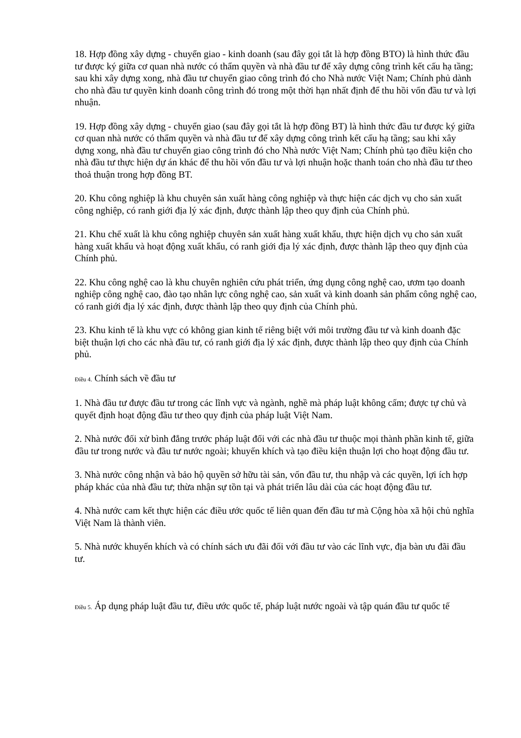18. Hợp đồng xây dựng - chuyển giao - kinh doanh (sau đây gọi tắt là hợp đồng BTO) là hình thức đầu tư được ký giữa cơ quan nhà nước có thẩm quyền và nhà đầu tư để xây dựng công trình kết cấu hạ tầng; sau khi xây dựng xong, nhà đầu tư chuyển giao công trình đó cho Nhà nước Việt Nam; Chính phủ dành cho nhà đầu tư quyền kinh doanh công trình đó trong một thời hạn nhất định để thu hồi vốn đầu tư và lợi nhuận.
19. Hợp đồng xây dựng - chuyển giao (sau đây gọi tắt là hợp đồng BT) là hình thức đầu tư được ký giữa cơ quan nhà nước có thẩm quyền và nhà đầu tư để xây dựng công trình kết cấu hạ tầng; sau khi xây dựng xong, nhà đầu tư chuyển giao công trình đó cho Nhà nước Việt Nam; Chính phủ tạo điều kiện cho nhà đầu tư thực hiện dự án khác để thu hồi vốn đầu tư và lợi nhuận hoặc thanh toán cho nhà đầu tư theo thoả thuận trong hợp đồng BT.
20. Khu công nghiệp là khu chuyên sản xuất hàng công nghiệp và thực hiện các dịch vụ cho sản xuất công nghiệp, có ranh giới địa lý xác định, được thành lập theo quy định của Chính phủ.
21. Khu chế xuất là khu công nghiệp chuyên sản xuất hàng xuất khẩu, thực hiện dịch vụ cho sản xuất hàng xuất khẩu và hoạt động xuất khẩu, có ranh giới địa lý xác định, được thành lập theo quy định của Chính phủ.
22. Khu công nghệ cao là khu chuyên nghiên cứu phát triển, ứng dụng công nghệ cao, ươm tạo doanh nghiệp công nghệ cao, đào tạo nhân lực công nghệ cao, sản xuất và kinh doanh sản phẩm công nghệ cao, có ranh giới địa lý xác định, được thành lập theo quy định của Chính phủ.
23. Khu kinh tế là khu vực có không gian kinh tế riêng biệt với môi trường đầu tư và kinh doanh đặc biệt thuận lợi cho các nhà đầu tư, có ranh giới địa lý xác định, được thành lập theo quy định của Chính phủ.
Điều 4. Chính sách về đầu tư
1. Nhà đầu tư được đầu tư trong các lĩnh vực và ngành, nghề mà pháp luật không cấm; được tự chủ và quyết định hoạt động đầu tư theo quy định của pháp luật Việt Nam.
2. Nhà nước đối xử bình đẳng trước pháp luật đối với các nhà đầu tư thuộc mọi thành phần kinh tế, giữa đầu tư trong nước và đầu tư nước ngoài; khuyến khích và tạo điều kiện thuận lợi cho hoạt động đầu tư.
3. Nhà nước công nhận và bảo hộ quyền sở hữu tài sản, vốn đầu tư, thu nhập và các quyền, lợi ích hợp pháp khác của nhà đầu tư; thừa nhận sự tồn tại và phát triển lâu dài của các hoạt động đầu tư.
4. Nhà nước cam kết thực hiện các điều ước quốc tế liên quan đến đầu tư mà Cộng hòa xã hội chủ nghĩa Việt Nam là thành viên.
5. Nhà nước khuyến khích và có chính sách ưu đãi đối với đầu tư vào các lĩnh vực, địa bàn ưu đãi đầu tư.
Điều 5. Áp dụng pháp luật đầu tư, điều ước quốc tế, pháp luật nước ngoài và tập quán đầu tư quốc tế